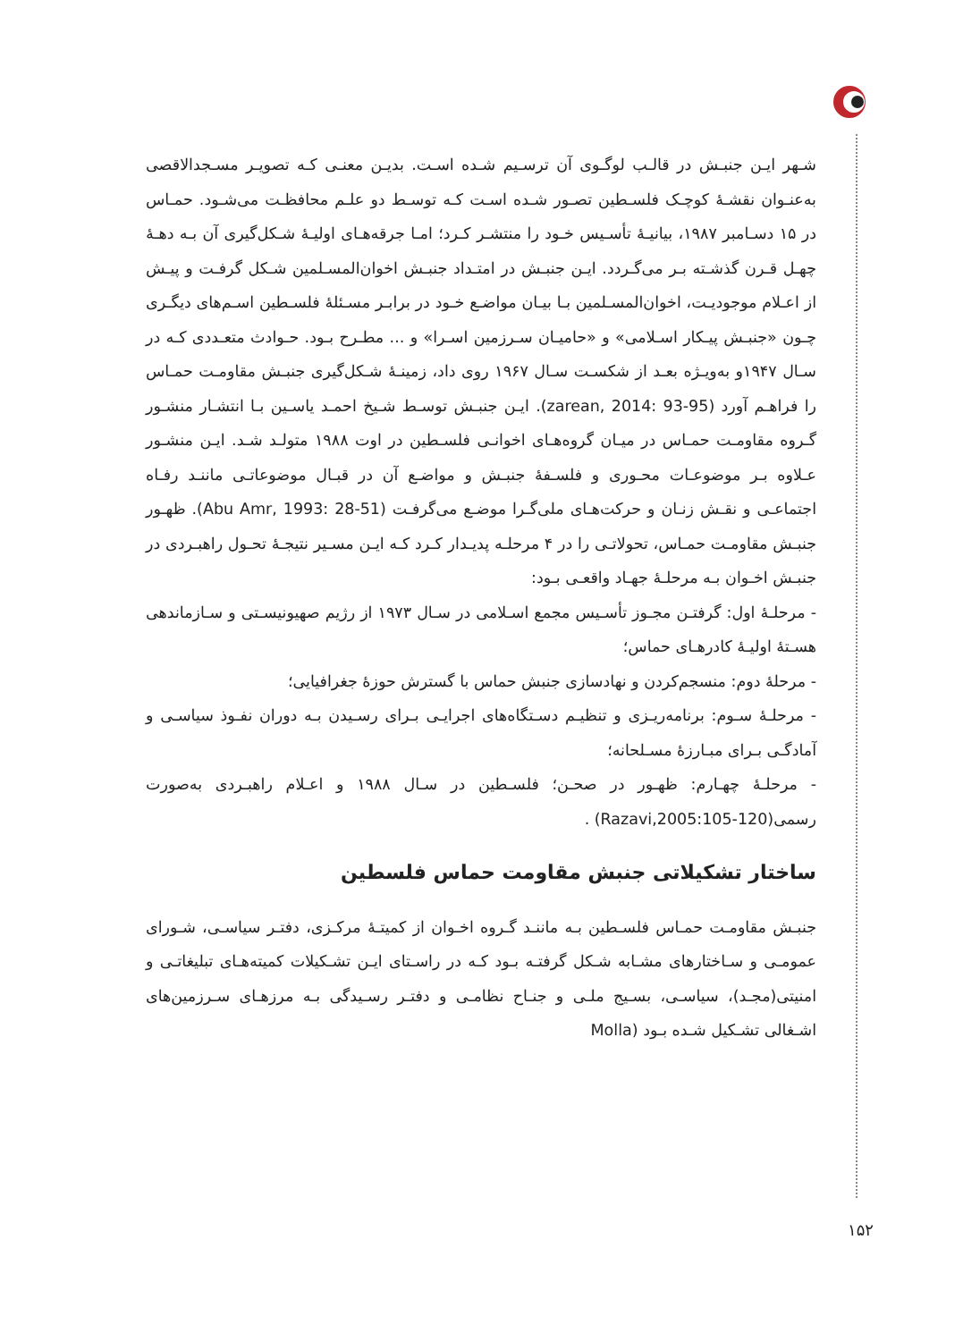شـهر ایـن جنبـش در قالـب لوگـوی آن ترسـیم شـده اسـت. بدیـن معنـی کـه تصویـر مسـجدالاقصی به‌عنـوان نقشـهٔ کوچـک فلسـطین تصـور شـده اسـت کـه توسـط دو علـم محافظـت می‌شـود. حمـاس در ۱۵ دسـامبر ۱۹۸۷، بیانیـهٔ تأسـیس خـود را منتشـر کـرد؛ امـا جرقه‌هـای اولیـهٔ شـکل‌گیری آن بـه دهـهٔ چهـل قـرن گذشـته بـر می‌گـردد. ایـن جنبـش در امتـداد جنبـش اخوان‌المسـلمین شـکل گرفـت و پیـش از اعـلام موجودیـت، اخوان‌المسـلمین بـا بیـان مواضـع خـود در برابـر مسـئلهٔ فلسـطین اسـم‌های دیگـری چـون «جنبـش پیـکار اسـلامی» و «حامیـان سـرزمین اسـرا» و ... مطـرح بـود. حـوادث متعـددی کـه در سـال ۱۹۴۷و به‌ویـژه بعـد از شکسـت سـال ۱۹۶۷ روی داد، زمینـهٔ شـکل‌گیری جنبـش مقاومـت حمـاس را فراهـم آورد (zarean, 2014: 93-95). ایـن جنبـش توسـط شـیخ احمـد یاسـین بـا انتشـار منشـور گـروه مقاومـت حمـاس در میـان گروه‌هـای اخوانـی فلسـطین در اوت ۱۹۸۸ متولـد شـد. ایـن منشـور عـلاوه بـر موضوعـات محـوری و فلسـفهٔ جنبـش و مواضـع آن در قبـال موضوعاتـی ماننـد رفـاه اجتماعـی و نقـش زنـان و حرکت‌هـای ملی‌گـرا موضـع می‌گرفـت (Abu Amr, 1993: 28-51). ظهـور جنبـش مقاومـت حمـاس، تحولاتـی را در ۴ مرحلـه پدیـدار کـرد کـه ایـن مسـیر نتیجـهٔ تحـول راهبـردی در جنبـش اخـوان بـه مرحلـهٔ جهـاد واقعـی بـود:
- مرحلـهٔ اول: گرفتـن مجـوز تأسـیس مجمع اسـلامی در سـال ۱۹۷۳ از رژیم صهیونیسـتی و سـازماندهی هسـتهٔ اولیـهٔ کادرهـای حماس؛
- مرحلهٔ دوم: منسجم‌کردن و نهادسازی جنبش حماس با گسترش حوزهٔ جغرافیایی؛
- مرحلـهٔ سـوم: برنامه‌ریـزی و تنظیـم دسـتگاه‌های اجرایـی بـرای رسـیدن بـه دوران نفـوذ سیاسـی و آمادگـی بـرای مبـارزهٔ مسـلحانه؛
- مرحلـهٔ چهـارم: ظهـور در صحـن؛ فلسـطین در سـال ۱۹۸۸ و اعـلام راهبـردی به‌صورت رسمی(Razavi,2005:105-120) .
ساختار تشکیلاتی جنبش مقاومت حماس فلسطین
جنبـش مقاومـت حمـاس فلسـطین بـه ماننـد گـروه اخـوان از کمیتـهٔ مرکـزی، دفتـر سیاسـی، شـورای عمومـی و سـاختارهای مشـابه شـکل گرفتـه بـود کـه در راسـتای ایـن تشـکیلات کمیته‌هـای تبلیغاتـی و امنیتی(مجـد)، سیاسـی، بسـیج ملـی و جنـاح نظامـی و دفتـر رسـیدگی بـه مرزهـای سـرزمین‌های اشـغالی تشـکیل شـده بـود (Molla
۱۵۲